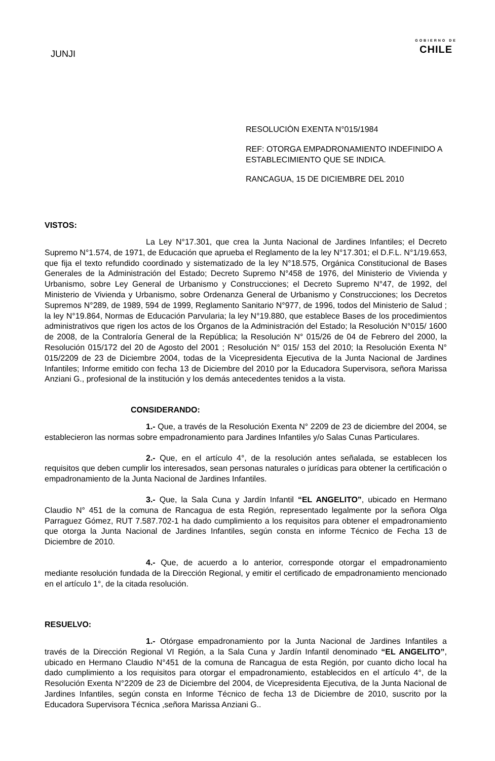JUNJI
GOBIERNO DE
CHILE
RESOLUCIÒN EXENTA N°015/1984
REF: OTORGA EMPADRONAMIENTO INDEFINIDO A ESTABLECIMIENTO QUE SE INDICA.
RANCAGUA, 15 DE DICIEMBRE DEL 2010
VISTOS:
La Ley N°17.301, que crea la Junta Nacional de Jardines Infantiles; el Decreto Supremo N°1.574, de 1971, de Educación que aprueba el Reglamento de la ley N°17.301; el D.F.L. N°1/19.653, que fija el texto refundido coordinado y sistematizado de la ley N°18.575, Orgánica Constitucional de Bases Generales de la Administración del Estado; Decreto Supremo N°458 de 1976, del Ministerio de Vivienda y Urbanismo, sobre Ley General de Urbanismo y Construcciones; el Decreto Supremo N°47, de 1992, del Ministerio de Vivienda y Urbanismo, sobre Ordenanza General de Urbanismo y Construcciones; los Decretos Supremos N°289, de 1989, 594 de 1999, Reglamento Sanitario N°977, de 1996, todos del Ministerio de Salud ; la ley N°19.864, Normas de Educación Parvularia; la ley N°19.880, que establece Bases de los procedimientos administrativos que rigen los actos de los Órganos de la Administración del Estado; la Resolución N°015/ 1600 de 2008, de la Contraloría General de la República; la Resolución N° 015/26 de 04 de Febrero del 2000, la Resolución 015/172 del 20 de Agosto del 2001 ; Resolución N° 015/ 153 del 2010; la Resolución Exenta N° 015/2209 de 23 de Diciembre 2004, todas de la Vicepresidenta Ejecutiva de la Junta Nacional de Jardines Infantiles; Informe emitido con fecha 13 de Diciembre del 2010 por la Educadora Supervisora, señora Marissa Anziani G., profesional de la institución y los demás antecedentes tenidos a la vista.
CONSIDERANDO:
1.- Que, a través de la Resolución Exenta N° 2209 de 23 de diciembre del 2004, se establecieron las normas sobre empadronamiento para Jardines Infantiles y/o Salas Cunas Particulares.
2.- Que, en el artículo 4°, de la resolución antes señalada, se establecen los requisitos que deben cumplir los interesados, sean personas naturales o jurídicas para obtener la certificación o empadronamiento de la Junta Nacional de Jardines Infantiles.
3.- Que, la Sala Cuna y Jardín Infantil “EL ANGELITO”, ubicado en Hermano Claudio N° 451 de la comuna de Rancagua de esta Región, representado legalmente por la señora Olga Parraguez Gómez, RUT 7.587.702-1 ha dado cumplimiento a los requisitos para obtener el empadronamiento que otorga la Junta Nacional de Jardines Infantiles, según consta en informe Técnico de Fecha 13 de Diciembre de 2010.
4.- Que, de acuerdo a lo anterior, corresponde otorgar el empadronamiento mediante resolución fundada de la Dirección Regional, y emitir el certificado de empadronamiento mencionado en el artículo 1°, de la citada resolución.
RESUELVO:
1.- Otórgase empadronamiento por la Junta Nacional de Jardines Infantiles a través de la Dirección Regional VI Región, a la Sala Cuna y Jardín Infantil denominado “EL ANGELITO”, ubicado en Hermano Claudio N°451 de la comuna de Rancagua de esta Región, por cuanto dicho local ha dado cumplimiento a los requisitos para otorgar el empadronamiento, establecidos en el artículo 4°, de la Resolución Exenta N°2209 de 23 de Diciembre del 2004, de Vicepresidenta Ejecutiva, de la Junta Nacional de Jardines Infantiles, según consta en Informe Técnico de fecha 13 de Diciembre de 2010, suscrito por la Educadora Supervisora Técnica ,señora Marissa Anziani G..